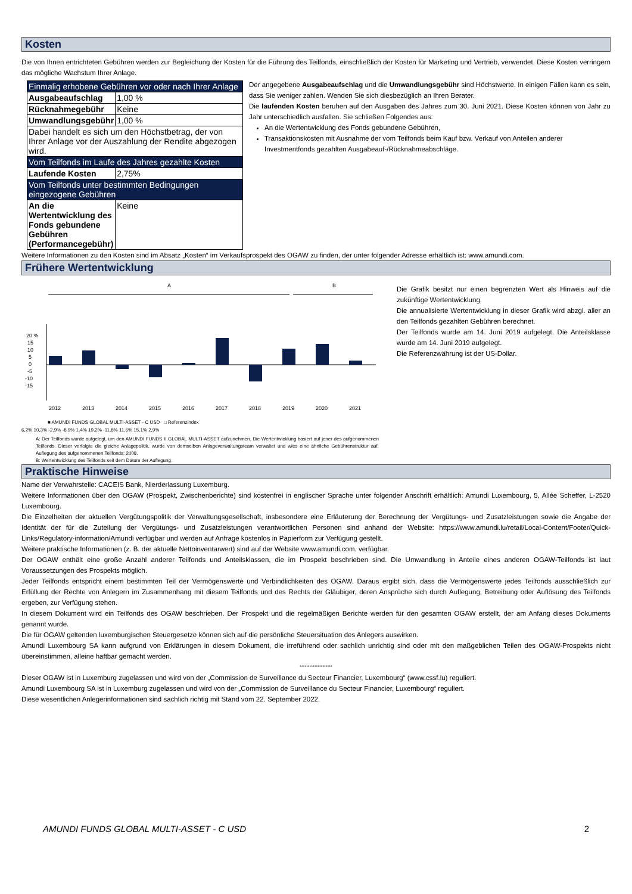Kosten
Die von Ihnen entrichteten Gebühren werden zur Begleichung der Kosten für die Führung des Teilfonds, einschließlich der Kosten für Marketing und Vertrieb, verwendet. Diese Kosten verringern das mögliche Wachstum Ihrer Anlage.
| Einmalig erhobene Gebühren vor oder nach Ihrer Anlage | |
| Ausgabeaufschlag | 1,00 % |
| Rücknahmegebühr | Keine |
| Umwandlungsgebühr | 1,00 % |
| Dabei handelt es sich um den Höchstbetrag, der von Ihrer Anlage vor der Auszahlung der Rendite abgezogen wird. | |
| Vom Teilfonds im Laufe des Jahres gezahlte Kosten | |
| Laufende Kosten | 2,75% |
| Vom Teilfonds unter bestimmten Bedingungen eingezogene Gebühren | |
| An die Wertentwicklung des Fonds gebundene Gebühren (Performancegebühr) | Keine |
Der angegebene Ausgabeaufschlag und die Umwandlungsgebühr sind Höchstwerte. In einigen Fällen kann es sein, dass Sie weniger zahlen. Wenden Sie sich diesbezüglich an Ihren Berater.
Die laufenden Kosten beruhen auf den Ausgaben des Jahres zum 30. Juni 2021. Diese Kosten können von Jahr zu Jahr unterschiedlich ausfallen. Sie schließen Folgendes aus:
An die Wertentwicklung des Fonds gebundene Gebühren,
Transaktionskosten mit Ausnahme der vom Teilfonds beim Kauf bzw. Verkauf von Anteilen anderer Investmentfonds gezahlten Ausgabeauf-/Rücknahmeabschläge.
Weitere Informationen zu den Kosten sind im Absatz „Kosten“ im Verkaufsprospekt des OGAW zu finden, der unter folgender Adresse erhältlich ist: www.amundi.com.
Frühere Wertentwicklung
A
B
20 %
15
10
5
0
-5
-10
-15
2012
2013
2014
2015
2016
2017
2018
2019
2020
2021
■ AMUNDI FUNDS GLOBAL MULTI-ASSET - C USD □ Referenzindex
6,2% 10,3% -2,9% -8,9% 1,4% 19,2% -11,8% 11,6% 15,1% 2,9%
A: Der Teilfonds wurde aufgelegt, um den AMUNDI FUNDS II GLOBAL MULTI-ASSET aufzunehmen. Die Wertentwicklung basiert auf jener des aufgenommenen Teilfonds. Dieser verfolgte die gleiche Anlagepolitik, wurde von demselben Anlageverwaltungsteam verwaltet und wies eine ähnliche Gebührenstruktur auf. Auflegung des aufgenommenen Teilfonds: 2008.
B: Wertentwicklung des Teilfonds seit dem Datum der Auflegung.
Die Grafik besitzt nur einen begrenzten Wert als Hinweis auf die zukünftige Wertentwicklung.
Die annualisierte Wertentwicklung in dieser Grafik wird abzgl. aller an den Teilfonds gezahlten Gebühren berechnet.
Der Teilfonds wurde am 14. Juni 2019 aufgelegt. Die Anteilsklasse wurde am 14. Juni 2019 aufgelegt.
Die Referenzwährung ist der US-Dollar.
Praktische Hinweise
Name der Verwahrstelle: CACEIS Bank, Nierderlassung Luxemburg.
Weitere Informationen über den OGAW (Prospekt, Zwischenberichte) sind kostenfrei in englischer Sprache unter folgender Anschrift erhältlich: Amundi Luxembourg, 5, Allée Scheffer, L-2520 Luxembourg.
Die Einzelheiten der aktuellen Vergütungspolitik der Verwaltungsgesellschaft, insbesondere eine Erläuterung der Berechnung der Vergütungs- und Zusatzleistungen sowie die Angabe der Identität der für die Zuteilung der Vergütungs- und Zusatzleistungen verantwortlichen Personen sind anhand der Website: https://www.amundi.lu/retail/Local-Content/Footer/Quick-Links/Regulatory-information/Amundi verfügbar und werden auf Anfrage kostenlos in Papierform zur Verfügung gestellt.
Weitere praktische Informationen (z. B. der aktuelle Nettoinventarwert) sind auf der Website www.amundi.com. verfügbar.
Der OGAW enthält eine große Anzahl anderer Teilfonds und Anteilsklassen, die im Prospekt beschrieben sind. Die Umwandlung in Anteile eines anderen OGAW-Teilfonds ist laut Voraussetzungen des Prospekts möglich.
Jeder Teilfonds entspricht einem bestimmten Teil der Vermögenswerte und Verbindlichkeiten des OGAW. Daraus ergibt sich, dass die Vermögenswerte jedes Teilfonds ausschließlich zur Erfüllung der Rechte von Anlegern im Zusammenhang mit diesem Teilfonds und des Rechts der Gläubiger, deren Ansprüche sich durch Auflegung, Betreibung oder Auflösung des Teilfonds ergeben, zur Verfügung stehen.
In diesem Dokument wird ein Teilfonds des OGAW beschrieben. Der Prospekt und die regelmäßigen Berichte werden für den gesamten OGAW erstellt, der am Anfang dieses Dokuments genannt wurde.
Die für OGAW geltenden luxemburgischen Steuergesetze können sich auf die persönliche Steuersituation des Anlegers auswirken.
Amundi Luxembourg SA kann aufgrund von Erklärungen in diesem Dokument, die irreführend oder sachlich unrichtig sind oder mit den maßgeblichen Teilen des OGAW-Prospekts nicht übereinstimmen, alleine haftbar gemacht werden.
********************
Dieser OGAW ist in Luxemburg zugelassen und wird von der „Commission de Surveillance du Secteur Financier, Luxembourg“ (www.cssf.lu) reguliert.
Amundi Luxembourg SA ist in Luxemburg zugelassen und wird von der „Commission de Surveillance du Secteur Financier, Luxembourg“ reguliert.
Diese wesentlichen Anlegerinformationen sind sachlich richtig mit Stand vom 22. September 2022.
AMUNDI FUNDS GLOBAL MULTI-ASSET - C USD 2